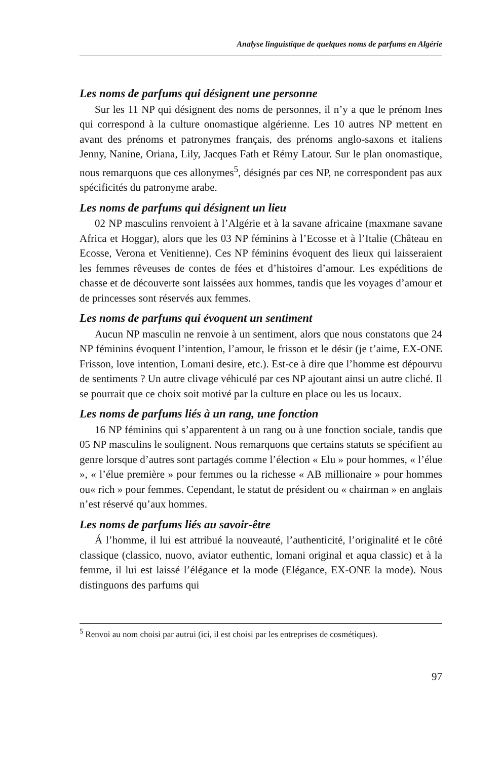Analyse linguistique de quelques noms de parfums en Algérie
Les noms de parfums qui désignent une personne
Sur les 11 NP qui désignent des noms de personnes, il n’y a que le prénom Ines qui correspond à la culture onomastique algérienne. Les 10 autres NP mettent en avant des prénoms et patronymes français, des prénoms anglo-saxons et italiens Jenny, Nanine, Oriana, Lily, Jacques Fath et Rémy Latour. Sur le plan onomastique, nous remarquons que ces allonymes<sup>5</sup>, désignés par ces NP, ne correspondent pas aux spécificités du patronyme arabe.
Les noms de parfums qui désignent un lieu
02 NP masculins renvoient à l’Algérie et à la savane africaine (maxmane savane Africa et Hoggar), alors que les 03 NP féminins à l’Ecosse et à l’Italie (Château en Ecosse, Verona et Venitienne). Ces NP féminins évoquent des lieux qui laisseraient les femmes rêveuses de contes de fées et d’histoires d’amour. Les expéditions de chasse et de découverte sont laissées aux hommes, tandis que les voyages d’amour et de princesses sont réservés aux femmes.
Les noms de parfums qui évoquent un sentiment
Aucun NP masculin ne renvoie à un sentiment, alors que nous constatons que 24 NP féminins évoquent l’intention, l’amour, le frisson et le désir (je t’aime, EX-ONE Frisson, love intention, Lomani desire, etc.). Est-ce à dire que l’homme est dépourvu de sentiments ? Un autre clivage véhiculé par ces NP ajoutant ainsi un autre cliché. Il se pourrait que ce choix soit motivé par la culture en place ou les us locaux.
Les noms de parfums liés à un rang, une fonction
16 NP féminins qui s’apparentent à un rang ou à une fonction sociale, tandis que 05 NP masculins le soulignent. Nous remarquons que certains statuts se spécifient au genre lorsque d’autres sont partagés comme l’élection « Elu » pour hommes, « l’élue », « l’élue première » pour femmes ou la richesse « AB millionaire » pour hommes ou« rich » pour femmes. Cependant, le statut de président ou « chairman » en anglais n’est réservé qu’aux hommes.
Les noms de parfums liés au savoir-être
Á l’homme, il lui est attribué la nouveauté, l’authenticité, l’originalité et le côté classique (classico, nuovo, aviator euthentic, lomani original et aqua classic) et à la femme, il lui est laissé l’élégance et la mode (Elégance, EX-ONE la mode). Nous distinguons des parfums qui
<sup>5</sup> Renvoi au nom choisi par autrui (ici, il est choisi par les entreprises de cosmétiques).
97